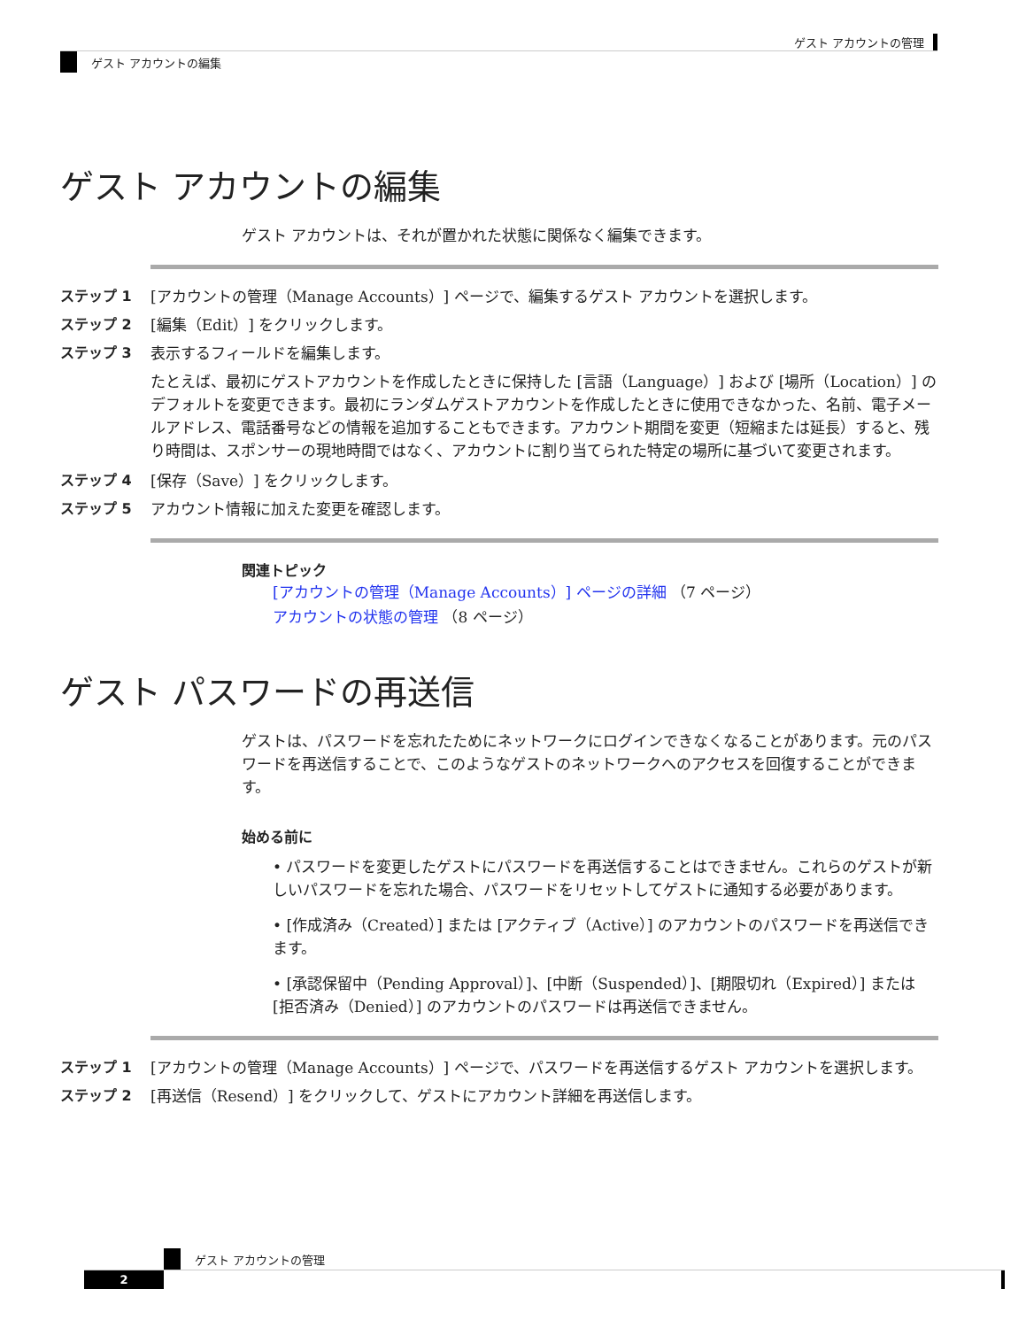ゲスト アカウントの管理
ゲスト アカウントの編集
ゲスト アカウントの編集
ゲスト アカウントは、それが置かれた状態に関係なく編集できます。
ステップ 1 [アカウントの管理（Manage Accounts）] ページで、編集するゲスト アカウントを選択します。
ステップ 2 [編集（Edit）] をクリックします。
ステップ 3 表示するフィールドを編集します。
たとえば、最初にゲストアカウントを作成したときに保持した [言語（Language）] および [場所（Location）] のデフォルトを変更できます。最初にランダムゲストアカウントを作成したときに使用できなかった、名前、電子メールアドレス、電話番号などの情報を追加することもできます。アカウント期間を変更（短縮または延長）すると、残り時間は、スポンサーの現地時間ではなく、アカウントに割り当てられた特定の場所に基づいて変更されます。
ステップ 4 [保存（Save）] をクリックします。
ステップ 5 アカウント情報に加えた変更を確認します。
関連トピック
[アカウントの管理（Manage Accounts）] ページの詳細 （7 ページ）
アカウントの状態の管理 （8 ページ）
ゲスト パスワードの再送信
ゲストは、パスワードを忘れたためにネットワークにログインできなくなることがあります。元のパスワードを再送信することで、このようなゲストのネットワークへのアクセスを回復することができます。
始める前に
• パスワードを変更したゲストにパスワードを再送信することはできません。これらのゲストが新しいパスワードを忘れた場合、パスワードをリセットしてゲストに通知する必要があります。
• [作成済み（Created）] または [アクティブ（Active）] のアカウントのパスワードを再送信できます。
• [承認保留中（Pending Approval）]、[中断（Suspended）]、[期限切れ（Expired）] または [拒否済み（Denied）] のアカウントのパスワードは再送信できません。
ステップ 1 [アカウントの管理（Manage Accounts）] ページで、パスワードを再送信するゲスト アカウントを選択します。
ステップ 2 [再送信（Resend）] をクリックして、ゲストにアカウント詳細を再送信します。
ゲスト アカウントの管理
2